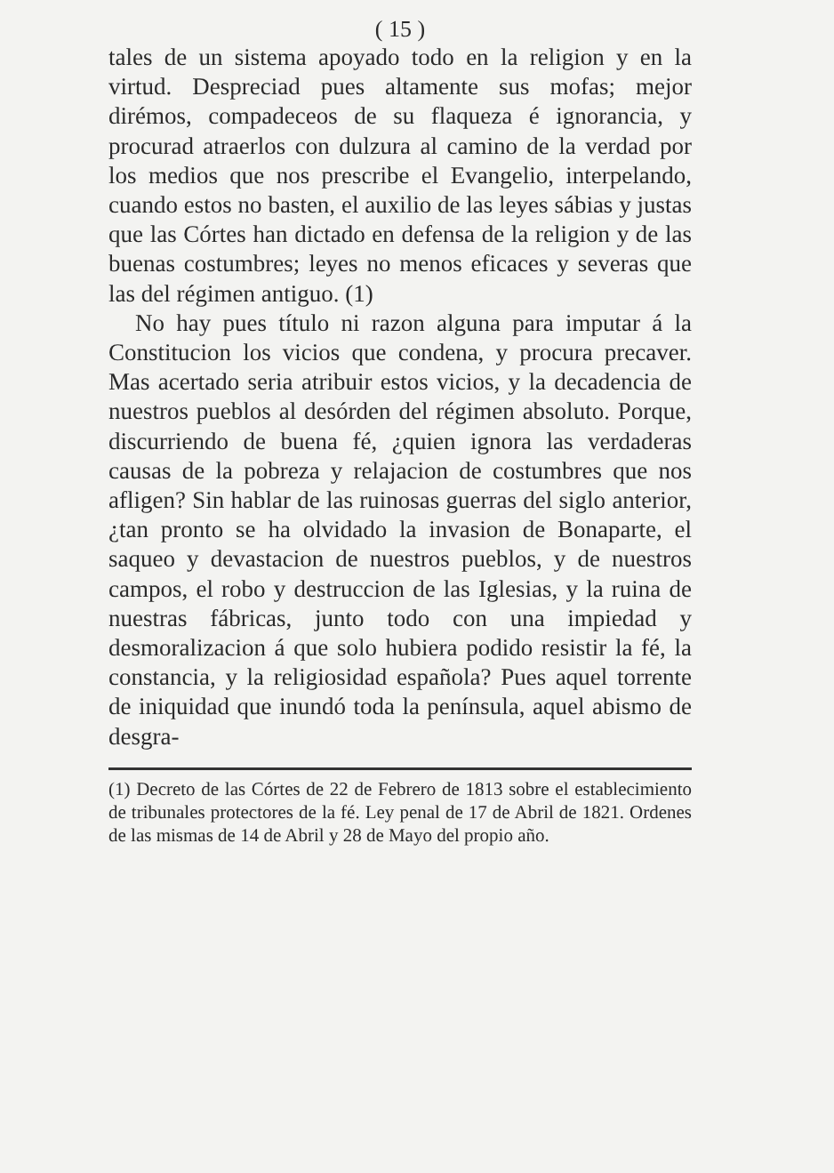( 15 )
tales de un sistema apoyado todo en la religion y en la virtud. Despreciad pues altamente sus mofas; mejor dirémos, compadeceos de su flaqueza é ignorancia, y procurad atraerlos con dulzura al camino de la verdad por los medios que nos prescribe el Evangelio, interpelando, cuando estos no basten, el auxilio de las leyes sábias y justas que las Córtes han dictado en defensa de la religion y de las buenas costumbres; leyes no menos eficaces y severas que las del régimen antiguo. (1)
No hay pues título ni razon alguna para imputar á la Constitucion los vicios que condena, y procura precaver. Mas acertado seria atribuir estos vicios, y la decadencia de nuestros pueblos al desórden del régimen absoluto. Porque, discurriendo de buena fé, ¿quien ignora las verdaderas causas de la pobreza y relajacion de costumbres que nos afligen? Sin hablar de las ruinosas guerras del siglo anterior, ¿tan pronto se ha olvidado la invasion de Bonaparte, el saqueo y devastacion de nuestros pueblos, y de nuestros campos, el robo y destruccion de las Iglesias, y la ruina de nuestras fábricas, junto todo con una impiedad y desmoralizacion á que solo hubiera podido resistir la fé, la constancia, y la religiosidad española? Pues aquel torrente de iniquidad que inundó toda la península, aquel abismo de desgra-
(1) Decreto de las Córtes de 22 de Febrero de 1813 sobre el establecimiento de tribunales protectores de la fé. Ley penal de 17 de Abril de 1821. Ordenes de las mismas de 14 de Abril y 28 de Mayo del propio año.